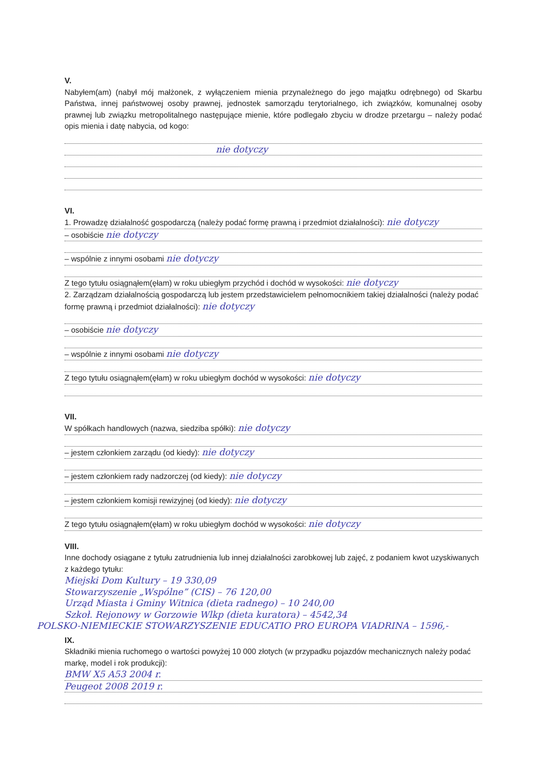V.
Nabyłem(am) (nabył mój małżonek, z wyłączeniem mienia przynależnego do jego majątku odrębnego) od Skarbu Państwa, innej państwowej osoby prawnej, jednostek samorządu terytorialnego, ich związków, komunalnej osoby prawnej lub związku metropolitalnego następujące mienie, które podlegało zbyciu w drodze przetargu – należy podać opis mienia i datę nabycia, od kogo:
nie dotyczy
VI.
1. Prowadzę działalność gospodarczą (należy podać formę prawną i przedmiot działalności): nie dotyczy
– osobiście nie dotyczy
– wspólnie z innymi osobami nie dotyczy
Z tego tytułu osiągnąłem(ęłam) w roku ubiegłym przychód i dochód w wysokości: nie dotyczy
2. Zarządzam działalnością gospodarczą lub jestem przedstawicielem pełnomocnikiem takiej działalności (należy podać formę prawną i przedmiot działalności): nie dotyczy
– osobiście nie dotyczy
– wspólnie z innymi osobami nie dotyczy
Z tego tytułu osiągnąłem(ęłam) w roku ubiegłym dochód w wysokości: nie dotyczy
VII.
W spółkach handlowych (nazwa, siedziba spółki): nie dotyczy
– jestem członkiem zarządu (od kiedy): nie dotyczy
– jestem członkiem rady nadzorczej (od kiedy): nie dotyczy
– jestem członkiem komisji rewizyjnej (od kiedy): nie dotyczy
Z tego tytułu osiągnąłem(ęłam) w roku ubiegłym dochód w wysokości: nie dotyczy
VIII.
Inne dochody osiągane z tytułu zatrudnienia lub innej działalności zarobkowej lub zajęć, z podaniem kwot uzyskiwanych z każdego tytułu:
Miejski Dom Kultury – 19 330,09
Stowarzyszenie „Wspólne” (CIS) – 76 120,00
Urząd Miasta i Gminy Witnica (dieta radnego) – 10 240,00
Szkoł. Rejonowy w Gorzowie Wlkp (dieta kuratora) – 4542,34
POLSKO-NIEMIECKIE STOWARZYSZENIE EDUCATIO PRO EUROPA VIADRINA – 1596,-
IX.
Składniki mienia ruchomego o wartości powyżej 10 000 złotych (w przypadku pojazdów mechanicznych należy podać markę, model i rok produkcji):
BMW X5 A53 2004 r.
Peugeot 2008 2019 r.